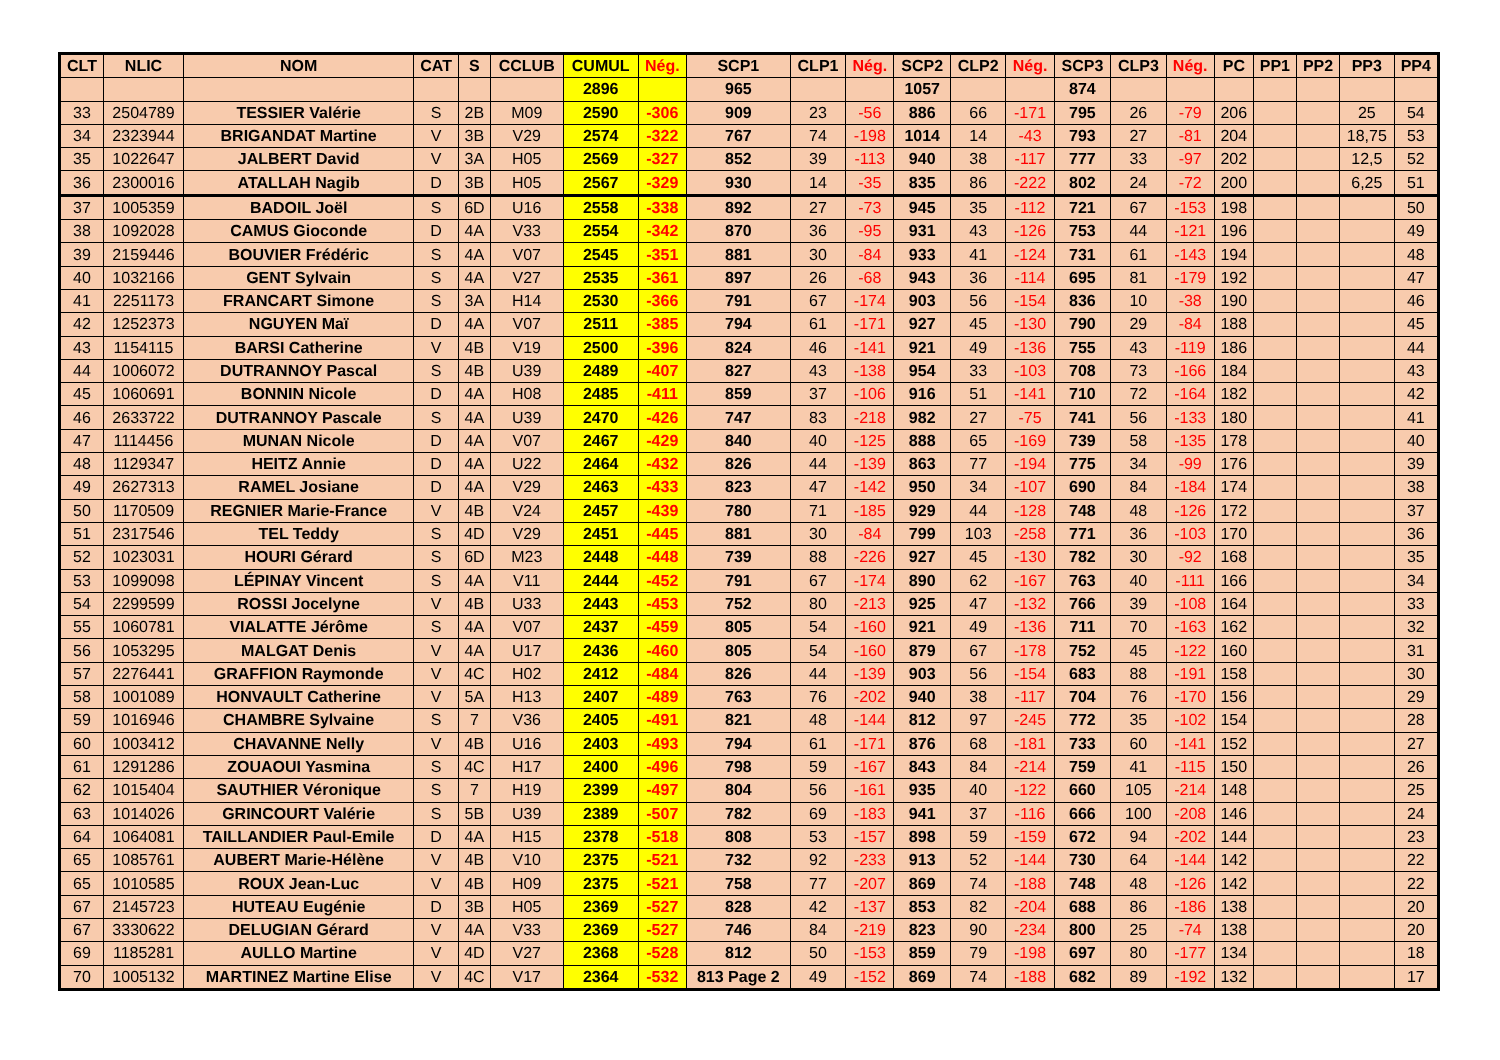| CLT | NLIC | NOM | CAT | S | CCLUB | CUMUL | Nég. | SCP1 | CLP1 | Nég. | SCP2 | CLP2 | Nég. | SCP3 | CLP3 | Nég. | PC | PP1 | PP2 | PP3 | PP4 |
| --- | --- | --- | --- | --- | --- | --- | --- | --- | --- | --- | --- | --- | --- | --- | --- | --- | --- | --- | --- | --- | --- |
| | | | | | | 2896 | | 965 | | | 1057 | | | 874 | | | | | | | |
| 33 | 2504789 | TESSIER Valérie | S | 2B | M09 | 2590 | -306 | 909 | 23 | -56 | 886 | 66 | -171 | 795 | 26 | -79 | 206 | | | 25 | 54 |
| 34 | 2323944 | BRIGANDAT Martine | V | 3B | V29 | 2574 | -322 | 767 | 74 | -198 | 1014 | 14 | -43 | 793 | 27 | -81 | 204 | | | 18,75 | 53 |
| 35 | 1022647 | JALBERT David | V | 3A | H05 | 2569 | -327 | 852 | 39 | -113 | 940 | 38 | -117 | 777 | 33 | -97 | 202 | | | 12,5 | 52 |
| 36 | 2300016 | ATALLAH Nagib | D | 3B | H05 | 2567 | -329 | 930 | 14 | -35 | 835 | 86 | -222 | 802 | 24 | -72 | 200 | | | 6,25 | 51 |
| 37 | 1005359 | BADOIL Joël | S | 6D | U16 | 2558 | -338 | 892 | 27 | -73 | 945 | 35 | -112 | 721 | 67 | -153 | 198 | | | | 50 |
| 38 | 1092028 | CAMUS Gioconde | D | 4A | V33 | 2554 | -342 | 870 | 36 | -95 | 931 | 43 | -126 | 753 | 44 | -121 | 196 | | | | 49 |
| 39 | 2159446 | BOUVIER Frédéric | S | 4A | V07 | 2545 | -351 | 881 | 30 | -84 | 933 | 41 | -124 | 731 | 61 | -143 | 194 | | | | 48 |
| 40 | 1032166 | GENT Sylvain | S | 4A | V27 | 2535 | -361 | 897 | 26 | -68 | 943 | 36 | -114 | 695 | 81 | -179 | 192 | | | | 47 |
| 41 | 2251173 | FRANCART Simone | S | 3A | H14 | 2530 | -366 | 791 | 67 | -174 | 903 | 56 | -154 | 836 | 10 | -38 | 190 | | | | 46 |
| 42 | 1252373 | NGUYEN Maï | D | 4A | V07 | 2511 | -385 | 794 | 61 | -171 | 927 | 45 | -130 | 790 | 29 | -84 | 188 | | | | 45 |
| 43 | 1154115 | BARSI Catherine | V | 4B | V19 | 2500 | -396 | 824 | 46 | -141 | 921 | 49 | -136 | 755 | 43 | -119 | 186 | | | | 44 |
| 44 | 1006072 | DUTRANNOY Pascal | S | 4B | U39 | 2489 | -407 | 827 | 43 | -138 | 954 | 33 | -103 | 708 | 73 | -166 | 184 | | | | 43 |
| 45 | 1060691 | BONNIN Nicole | D | 4A | H08 | 2485 | -411 | 859 | 37 | -106 | 916 | 51 | -141 | 710 | 72 | -164 | 182 | | | | 42 |
| 46 | 2633722 | DUTRANNOY Pascale | S | 4A | U39 | 2470 | -426 | 747 | 83 | -218 | 982 | 27 | -75 | 741 | 56 | -133 | 180 | | | | 41 |
| 47 | 1114456 | MUNAN Nicole | D | 4A | V07 | 2467 | -429 | 840 | 40 | -125 | 888 | 65 | -169 | 739 | 58 | -135 | 178 | | | | 40 |
| 48 | 1129347 | HEITZ Annie | D | 4A | U22 | 2464 | -432 | 826 | 44 | -139 | 863 | 77 | -194 | 775 | 34 | -99 | 176 | | | | 39 |
| 49 | 2627313 | RAMEL Josiane | D | 4A | V29 | 2463 | -433 | 823 | 47 | -142 | 950 | 34 | -107 | 690 | 84 | -184 | 174 | | | | 38 |
| 50 | 1170509 | REGNIER Marie-France | V | 4B | V24 | 2457 | -439 | 780 | 71 | -185 | 929 | 44 | -128 | 748 | 48 | -126 | 172 | | | | 37 |
| 51 | 2317546 | TEL Teddy | S | 4D | V29 | 2451 | -445 | 881 | 30 | -84 | 799 | 103 | -258 | 771 | 36 | -103 | 170 | | | | 36 |
| 52 | 1023031 | HOURI Gérard | S | 6D | M23 | 2448 | -448 | 739 | 88 | -226 | 927 | 45 | -130 | 782 | 30 | -92 | 168 | | | | 35 |
| 53 | 1099098 | LÉPINAY Vincent | S | 4A | V11 | 2444 | -452 | 791 | 67 | -174 | 890 | 62 | -167 | 763 | 40 | -111 | 166 | | | | 34 |
| 54 | 2299599 | ROSSI Jocelyne | V | 4B | U33 | 2443 | -453 | 752 | 80 | -213 | 925 | 47 | -132 | 766 | 39 | -108 | 164 | | | | 33 |
| 55 | 1060781 | VIALATTE Jérôme | S | 4A | V07 | 2437 | -459 | 805 | 54 | -160 | 921 | 49 | -136 | 711 | 70 | -163 | 162 | | | | 32 |
| 56 | 1053295 | MALGAT Denis | V | 4A | U17 | 2436 | -460 | 805 | 54 | -160 | 879 | 67 | -178 | 752 | 45 | -122 | 160 | | | | 31 |
| 57 | 2276441 | GRAFFION Raymonde | V | 4C | H02 | 2412 | -484 | 826 | 44 | -139 | 903 | 56 | -154 | 683 | 88 | -191 | 158 | | | | 30 |
| 58 | 1001089 | HONVAULT Catherine | V | 5A | H13 | 2407 | -489 | 763 | 76 | -202 | 940 | 38 | -117 | 704 | 76 | -170 | 156 | | | | 29 |
| 59 | 1016946 | CHAMBRE Sylvaine | S | 7 | V36 | 2405 | -491 | 821 | 48 | -144 | 812 | 97 | -245 | 772 | 35 | -102 | 154 | | | | 28 |
| 60 | 1003412 | CHAVANNE Nelly | V | 4B | U16 | 2403 | -493 | 794 | 61 | -171 | 876 | 68 | -181 | 733 | 60 | -141 | 152 | | | | 27 |
| 61 | 1291286 | ZOUAOUI Yasmina | S | 4C | H17 | 2400 | -496 | 798 | 59 | -167 | 843 | 84 | -214 | 759 | 41 | -115 | 150 | | | | 26 |
| 62 | 1015404 | SAUTHIER Véronique | S | 7 | H19 | 2399 | -497 | 804 | 56 | -161 | 935 | 40 | -122 | 660 | 105 | -214 | 148 | | | | 25 |
| 63 | 1014026 | GRINCOURT Valérie | S | 5B | U39 | 2389 | -507 | 782 | 69 | -183 | 941 | 37 | -116 | 666 | 100 | -208 | 146 | | | | 24 |
| 64 | 1064081 | TAILLANDIER Paul-Emile | D | 4A | H15 | 2378 | -518 | 808 | 53 | -157 | 898 | 59 | -159 | 672 | 94 | -202 | 144 | | | | 23 |
| 65 | 1085761 | AUBERT Marie-Hélène | V | 4B | V10 | 2375 | -521 | 732 | 92 | -233 | 913 | 52 | -144 | 730 | 64 | -144 | 142 | | | | 22 |
| 65 | 1010585 | ROUX Jean-Luc | V | 4B | H09 | 2375 | -521 | 758 | 77 | -207 | 869 | 74 | -188 | 748 | 48 | -126 | 142 | | | | 22 |
| 67 | 2145723 | HUTEAU Eugénie | D | 3B | H05 | 2369 | -527 | 828 | 42 | -137 | 853 | 82 | -204 | 688 | 86 | -186 | 138 | | | | 20 |
| 67 | 3330622 | DELUGIAN Gérard | V | 4A | V33 | 2369 | -527 | 746 | 84 | -219 | 823 | 90 | -234 | 800 | 25 | -74 | 138 | | | | 20 |
| 69 | 1185281 | AULLO Martine | V | 4D | V27 | 2368 | -528 | 812 | 50 | -153 | 859 | 79 | -198 | 697 | 80 | -177 | 134 | | | | 18 |
| 70 | 1005132 | MARTINEZ Martine Elise | V | 4C | V17 | 2364 | -532 | 813 Page 2 | 49 | -152 | 869 | 74 | -188 | 682 | 89 | -192 | 132 | | | | 17 |